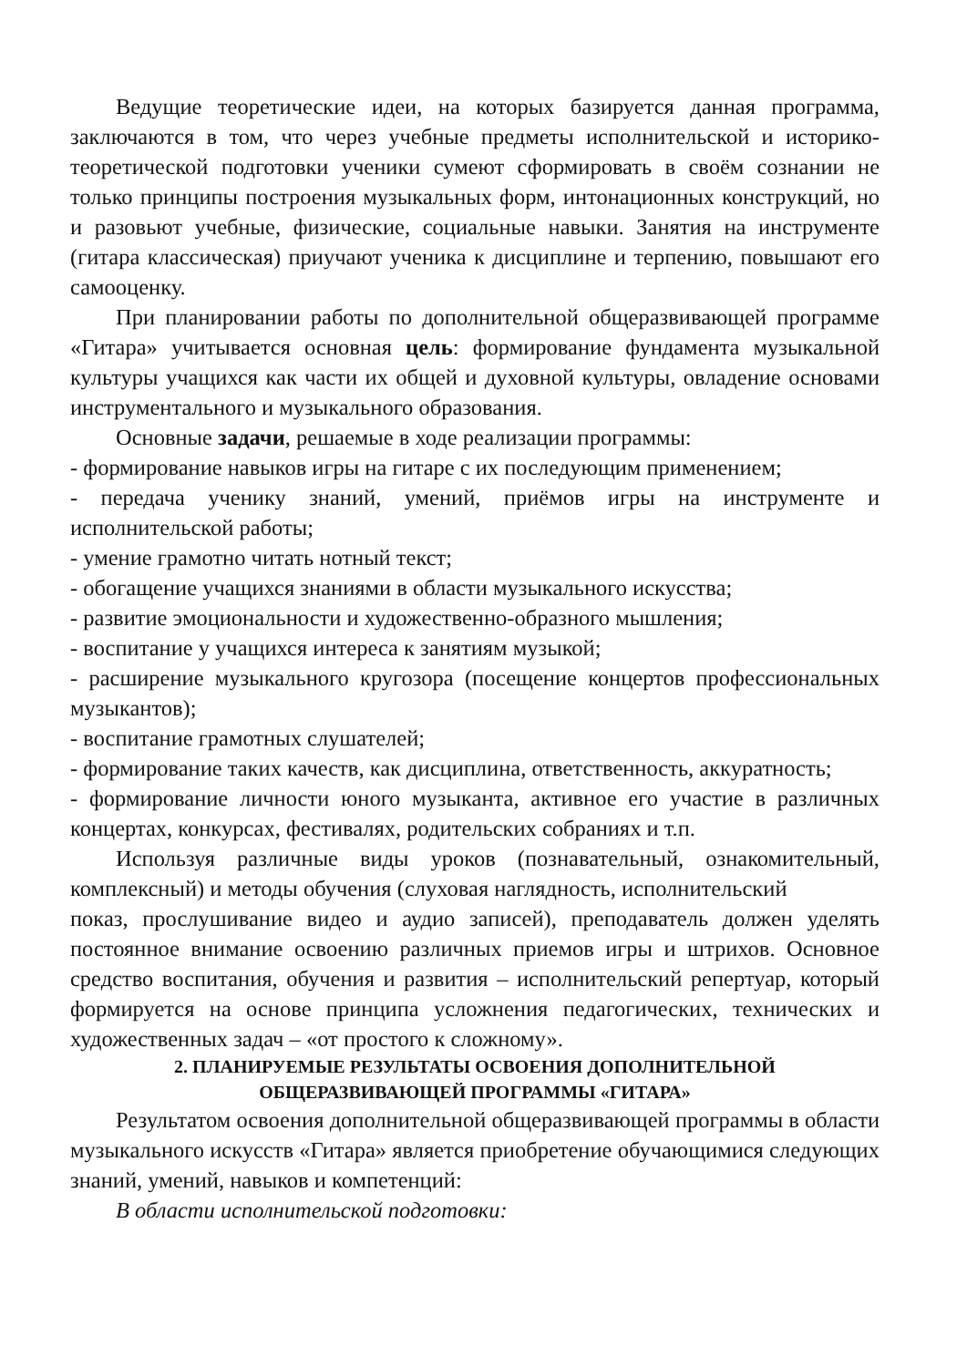Ведущие теоретические идеи, на которых базируется данная программа, заключаются в том, что через учебные предметы исполнительской и историко-теоретической подготовки ученики сумеют сформировать в своём сознании не только принципы построения музыкальных форм, интонационных конструкций, но и разовьют учебные, физические, социальные навыки. Занятия на инструменте (гитара классическая) приучают ученика к дисциплине и терпению, повышают его самооценку.
При планировании работы по дополнительной общеразвивающей программе «Гитара» учитывается основная цель: формирование фундамента музыкальной культуры учащихся как части их общей и духовной культуры, овладение основами инструментального и музыкального образования.
Основные задачи, решаемые в ходе реализации программы:
- формирование навыков игры на гитаре с их последующим применением;
- передача ученику знаний, умений, приёмов игры на инструменте и исполнительской работы;
- умение грамотно читать нотный текст;
- обогащение учащихся знаниями в области музыкального искусства;
- развитие эмоциональности и художественно-образного мышления;
- воспитание у учащихся интереса к занятиям музыкой;
- расширение музыкального кругозора (посещение концертов профессиональных музыкантов);
- воспитание грамотных слушателей;
- формирование таких качеств, как дисциплина, ответственность, аккуратность;
- формирование личности юного музыканта, активное его участие в различных концертах, конкурсах, фестивалях, родительских собраниях и т.п.
Используя различные виды уроков (познавательный, ознакомительный, комплексный) и методы обучения (слуховая наглядность, исполнительский
показ, прослушивание видео и аудио записей), преподаватель должен уделять постоянное внимание освоению различных приемов игры и штрихов. Основное средство воспитания, обучения и развития – исполнительский репертуар, который формируется на основе принципа усложнения педагогических, технических и художественных задач – «от простого к сложному».
2. ПЛАНИРУЕМЫЕ РЕЗУЛЬТАТЫ ОСВОЕНИЯ ДОПОЛНИТЕЛЬНОЙ
ОБЩЕРАЗВИВАЮЩЕЙ ПРОГРАММЫ «ГИТАРА»
Результатом освоения дополнительной общеразвивающей программы в области музыкального искусств «Гитара» является приобретение обучающимися следующих знаний, умений, навыков и компетенций:
В области исполнительской подготовки: